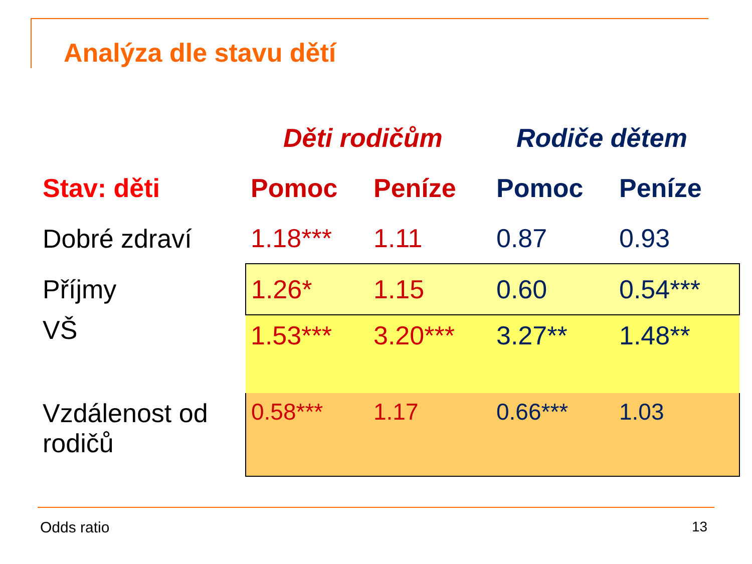Analýza dle stavu dětí
| | Děti rodičům | | Rodiče dětem | |
| --- | --- | --- | --- | --- |
| Stav: děti | Pomoc | Peníze | Pomoc | Peníze |
| Dobré zdraví | 1.18*** | 1.11 | 0.87 | 0.93 |
| Příjmy | 1.26* | 1.15 | 0.60 | 0.54*** |
| VŠ | 1.53*** | 3.20*** | 3.27** | 1.48** |
| Vzdálenost od rodičů | 0.58*** | 1.17 | 0.66*** | 1.03 |
Odds ratio 13